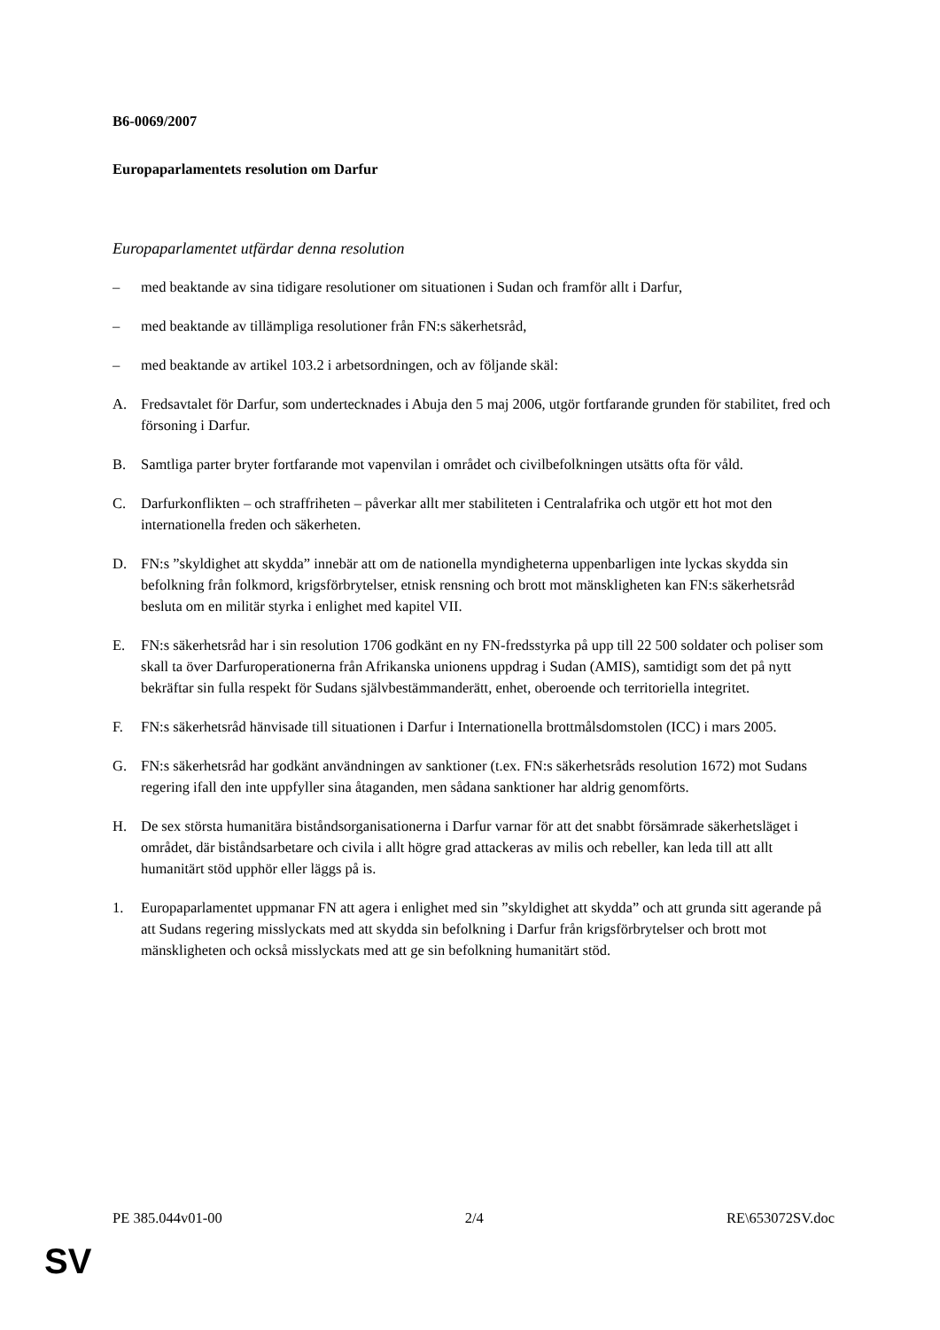B6-0069/2007
Europaparlamentets resolution om Darfur
Europaparlamentet utfärdar denna resolution
– med beaktande av sina tidigare resolutioner om situationen i Sudan och framför allt i Darfur,
– med beaktande av tillämpliga resolutioner från FN:s säkerhetsråd,
– med beaktande av artikel 103.2 i arbetsordningen, och av följande skäl:
A. Fredsavtalet för Darfur, som undertecknades i Abuja den 5 maj 2006, utgör fortfarande grunden för stabilitet, fred och försoning i Darfur.
B. Samtliga parter bryter fortfarande mot vapenvilan i området och civilbefolkningen utsätts ofta för våld.
C. Darfurkonflikten – och straffriheten – påverkar allt mer stabiliteten i Centralafrika och utgör ett hot mot den internationella freden och säkerheten.
D. FN:s ”skyldighet att skydda” innebär att om de nationella myndigheterna uppenbarligen inte lyckas skydda sin befolkning från folkmord, krigsförbrytelser, etnisk rensning och brott mot mänskligheten kan FN:s säkerhetsråd besluta om en militär styrka i enlighet med kapitel VII.
E. FN:s säkerhetsråd har i sin resolution 1706 godkänt en ny FN-fredsstyrka på upp till 22 500 soldater och poliser som skall ta över Darfuroperationerna från Afrikanska unionens uppdrag i Sudan (AMIS), samtidigt som det på nytt bekräftar sin fulla respekt för Sudans självbestämmanderätt, enhet, oberoende och territoriella integritet.
F. FN:s säkerhetsråd hänvisade till situationen i Darfur i Internationella brottmålsdomstolen (ICC) i mars 2005.
G. FN:s säkerhetsråd har godkänt användningen av sanktioner (t.ex. FN:s säkerhetsråds resolution 1672) mot Sudans regering ifall den inte uppfyller sina åtaganden, men sådana sanktioner har aldrig genomförts.
H. De sex största humanitära biståndsorganisationerna i Darfur varnar för att det snabbt försämrade säkerhetsläget i området, där biståndsarbetare och civila i allt högre grad attackeras av milis och rebeller, kan leda till att allt humanitärt stöd upphör eller läggs på is.
1. Europaparlamentet uppmanar FN att agera i enlighet med sin ”skyldighet att skydda” och att grunda sitt agerande på att Sudans regering misslyckats med att skydda sin befolkning i Darfur från krigsförbrytelser och brott mot mänskligheten och också misslyckats med att ge sin befolkning humanitärt stöd.
PE 385.044v01-00 2/4 RE\653072SV.doc
SV